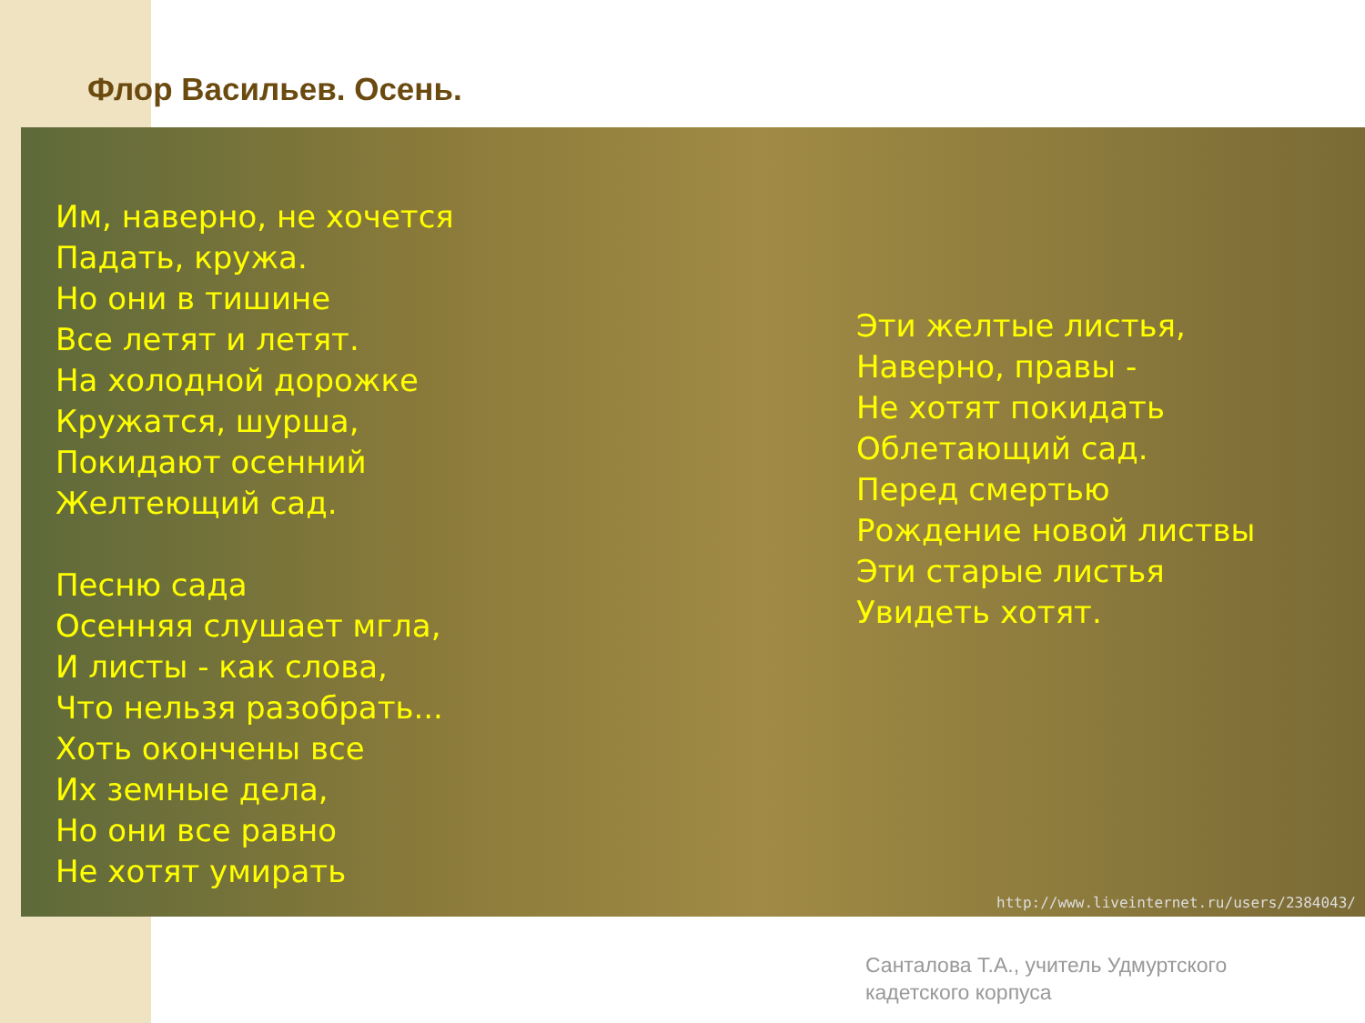Флор Васильев. Осень.
Им, наверно, не хочется
Падать, кружа.
Но они в тишине
Все летят и летят.
На холодной дорожке
Кружатся, шурша,
Покидают осенний
Желтеющий сад.
Песню сада
Осенняя слушает мгла,
И листы - как слова,
Что нельзя разобрать...
Хоть окончены все
Их земные дела,
Но они все равно
Не хотят умирать
Эти желтые листья,
Наверно, правы -
Не хотят покидать
Облетающий сад.
Перед смертью
Рождение новой листвы
Эти старые листья
Увидеть хотят.
http://www.liveinternet.ru/users/2384043/
Санталова Т.А., учитель Удмуртского
кадетского корпуса